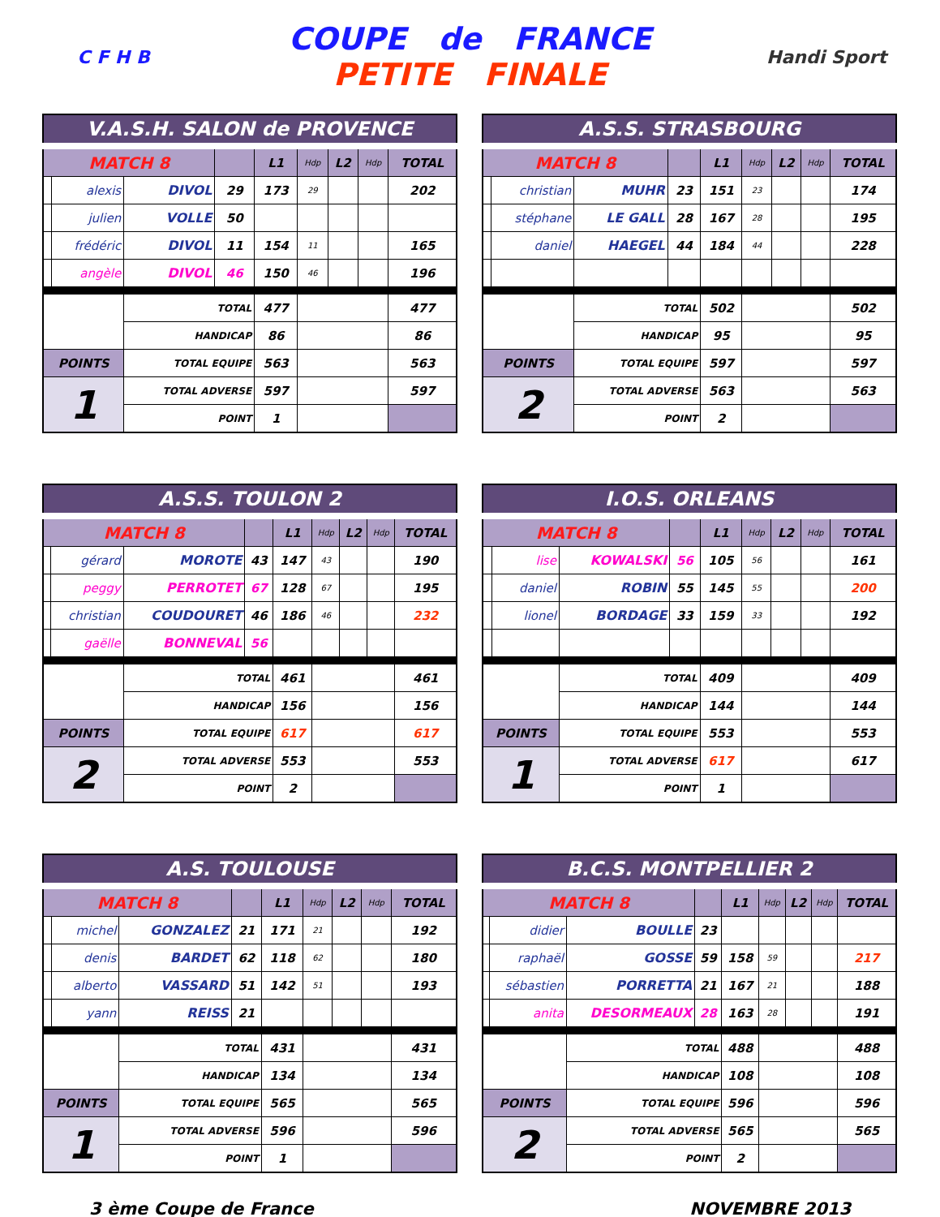C F H B
COUPE de FRANCE
PETITE FINALE
Handi Sport
| V.A.S.H. SALON de PROVENCE | | | | | | | | |
| --- | --- | --- | --- | --- | --- | --- | --- | --- |
| MATCH 8 | | | | L1 | Hdp | L2 | Hdp | TOTAL |
| | alexis | DIVOL | 29 | 173 | 29 | | | 202 |
| | julien | VOLLE | 50 | | | | | |
| | frédéric | DIVOL | 11 | 154 | 11 | | | 165 |
| | angèle | DIVOL | 46 | 150 | 46 | | | 196 |
| | | TOTAL | | 477 | | | | 477 |
| | | HANDICAP | | 86 | | | | 86 |
| POINTS | | TOTAL EQUIPE | | 563 | | | | 563 |
| 1 | | TOTAL ADVERSE | | 597 | | | | 597 |
| | | POINT | | 1 | | | | |
| A.S.S. STRASBOURG | | | | | | | | |
| --- | --- | --- | --- | --- | --- | --- | --- | --- |
| MATCH 8 | | | | L1 | Hdp | L2 | Hdp | TOTAL |
| | christian | MUHR | 23 | 151 | 23 | | | 174 |
| | stéphane | LE GALL | 28 | 167 | 28 | | | 195 |
| | daniel | HAEGEL | 44 | 184 | 44 | | | 228 |
| | | TOTAL | | 502 | | | | 502 |
| | | HANDICAP | | 95 | | | | 95 |
| POINTS | | TOTAL EQUIPE | | 597 | | | | 597 |
| 2 | | TOTAL ADVERSE | | 563 | | | | 563 |
| | | POINT | | 2 | | | | |
| A.S.S. TOULON 2 | | | | | | | | |
| --- | --- | --- | --- | --- | --- | --- | --- | --- |
| MATCH 8 | | | | L1 | Hdp | L2 | Hdp | TOTAL |
| | gérard | MOROTE | 43 | 147 | 43 | | | 190 |
| | peggy | PERROTET | 67 | 128 | 67 | | | 195 |
| | christian | COUDOURET | 46 | 186 | 46 | | | 232 |
| | gaëlle | BONNEVAL | 56 | | | | | |
| | | TOTAL | | 461 | | | | 461 |
| | | HANDICAP | | 156 | | | | 156 |
| POINTS | | TOTAL EQUIPE | | 617 | | | | 617 |
| 2 | | TOTAL ADVERSE | | 553 | | | | 553 |
| | | POINT | | 2 | | | | |
| I.O.S. ORLEANS | | | | | | | | |
| --- | --- | --- | --- | --- | --- | --- | --- | --- |
| MATCH 8 | | | | L1 | Hdp | L2 | Hdp | TOTAL |
| | lise | KOWALSKI | 56 | 105 | 56 | | | 161 |
| | daniel | ROBIN | 55 | 145 | 55 | | | 200 |
| | lionel | BORDAGE | 33 | 159 | 33 | | | 192 |
| | | TOTAL | | 409 | | | | 409 |
| | | HANDICAP | | 144 | | | | 144 |
| POINTS | | TOTAL EQUIPE | | 553 | | | | 553 |
| 1 | | TOTAL ADVERSE | | 617 | | | | 617 |
| | | POINT | | 1 | | | | |
| A.S. TOULOUSE | | | | | | | | |
| --- | --- | --- | --- | --- | --- | --- | --- | --- |
| MATCH 8 | | | | L1 | Hdp | L2 | Hdp | TOTAL |
| | michel | GONZALEZ | 21 | 171 | 21 | | | 192 |
| | denis | BARDET | 62 | 118 | 62 | | | 180 |
| | alberto | VASSARD | 51 | 142 | 51 | | | 193 |
| | yann | REISS | 21 | | | | | |
| | | TOTAL | | 431 | | | | 431 |
| | | HANDICAP | | 134 | | | | 134 |
| POINTS | | TOTAL EQUIPE | | 565 | | | | 565 |
| 1 | | TOTAL ADVERSE | | 596 | | | | 596 |
| | | POINT | | 1 | | | | |
| B.C.S. MONTPELLIER 2 | | | | | | | | |
| --- | --- | --- | --- | --- | --- | --- | --- | --- |
| MATCH 8 | | | | L1 | Hdp | L2 | Hdp | TOTAL |
| | didier | BOULLE | 23 | | | | | |
| | raphaël | GOSSE | 59 | 158 | 59 | | | 217 |
| | sébastien | PORRETTA | 21 | 167 | 21 | | | 188 |
| | anita | DESORMEAUX | 28 | 163 | 28 | | | 191 |
| | | TOTAL | | 488 | | | | 488 |
| | | HANDICAP | | 108 | | | | 108 |
| POINTS | | TOTAL EQUIPE | | 596 | | | | 596 |
| 2 | | TOTAL ADVERSE | | 565 | | | | 565 |
| | | POINT | | 2 | | | | |
3 ème Coupe de France NOVEMBRE 2013